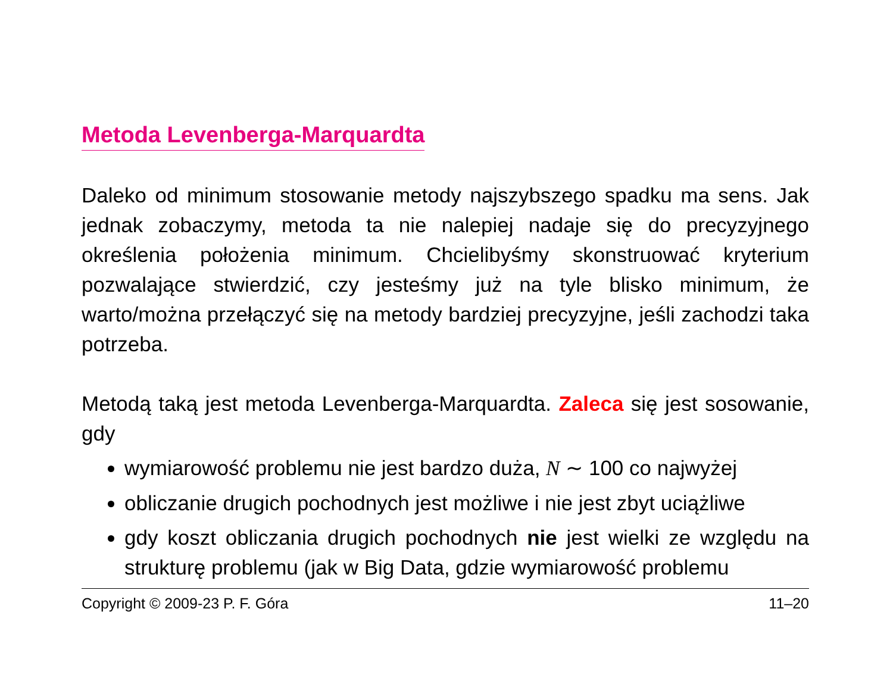Metoda Levenberga-Marquardta
Daleko od minimum stosowanie metody najszybszego spadku ma sens. Jak jednak zobaczymy, metoda ta nie nalepiej nadaje się do precyzyjnego określenia położenia minimum. Chcielibyśmy skonstruować kryterium pozwalające stwierdzić, czy jesteśmy już na tyle blisko minimum, że warto/można przełączyć się na metody bardziej precyzyjne, jeśli zachodzi taka potrzeba.
Metodą taką jest metoda Levenberga-Marquardta. Zaleca się jest sosowanie, gdy
wymiarowość problemu nie jest bardzo duża, N ∼ 100 co najwyżej
obliczanie drugich pochodnych jest możliwe i nie jest zbyt uciążliwe
gdy koszt obliczania drugich pochodnych nie jest wielki ze względu na strukturę problemu (jak w Big Data, gdzie wymiarowość problemu
Copyright © 2009-23 P. F. Góra 11–20